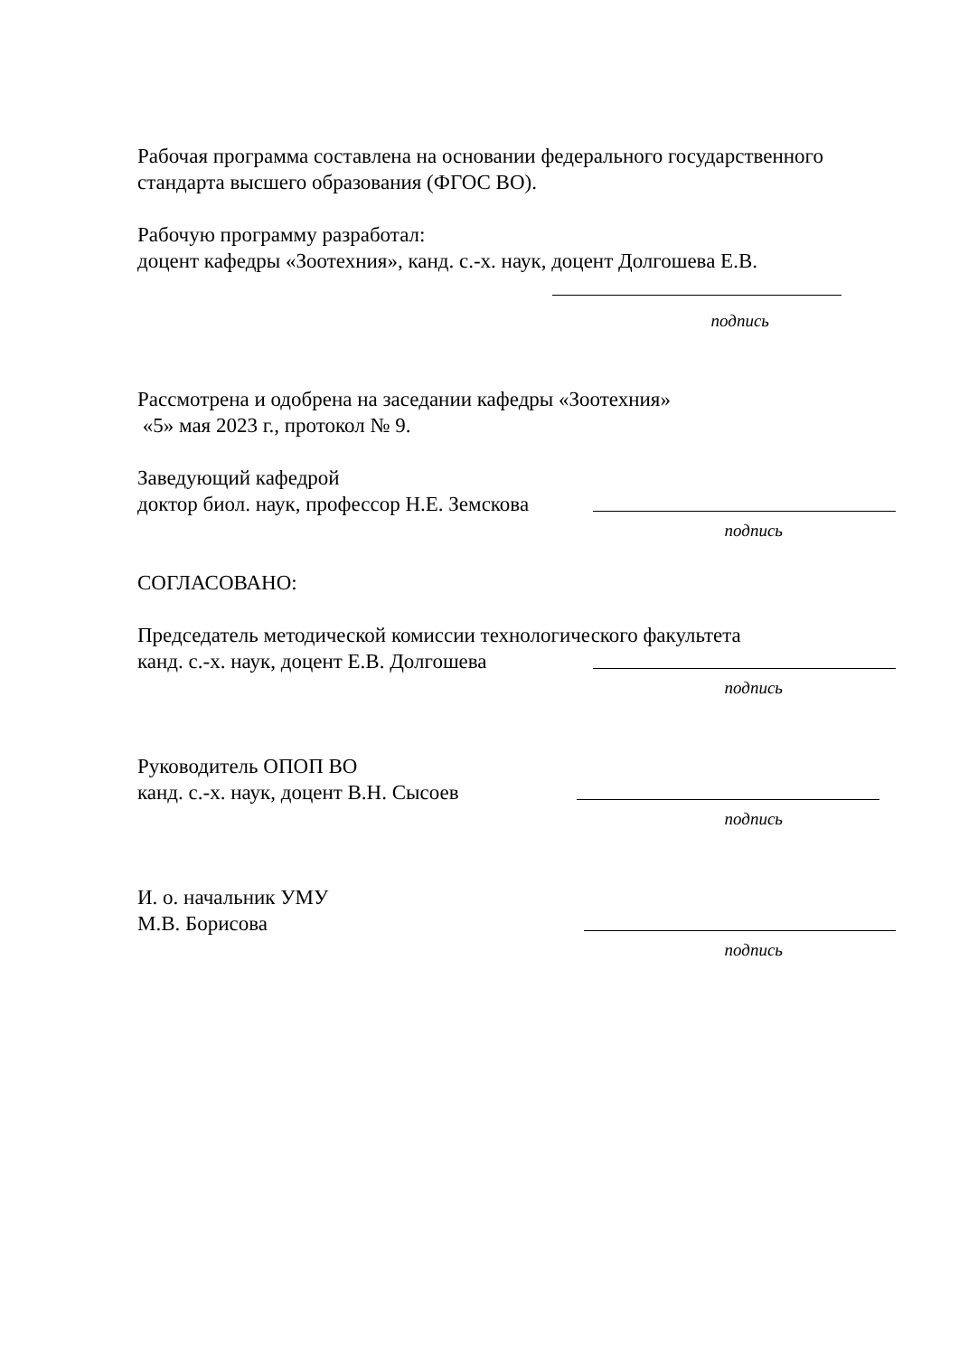Рабочая программа составлена на основании федерального государственного стандарта высшего образования (ФГОС ВО).
Рабочую программу разработал:
доцент кафедры «Зоотехния», канд. с.-х. наук, доцент Долгошева Е.В.
подпись
Рассмотрена и одобрена на заседании кафедры «Зоотехния»
«5» мая 2023 г., протокол № 9.
Заведующий кафедрой
доктор биол. наук, профессор Н.Е. Земскова
подпись
СОГЛАСОВАНО:
Председатель методической комиссии технологического факультета
канд. с.-х. наук, доцент Е.В. Долгошева
подпись
Руководитель ОПОП ВО
канд. с.-х. наук, доцент В.Н. Сысоев
подпись
И. о. начальник УМУ
М.В. Борисова
подпись